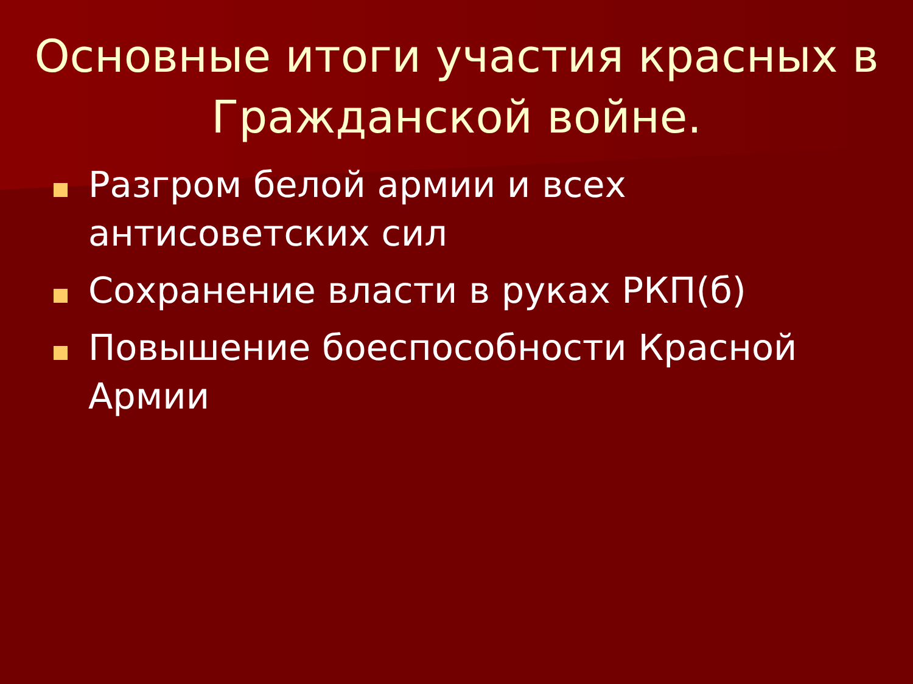Основные итоги участия красных в Гражданской войне.
Разгром белой армии и всех антисоветских сил
Сохранение власти в руках РКП(б)
Повышение боеспособности Красной Армии